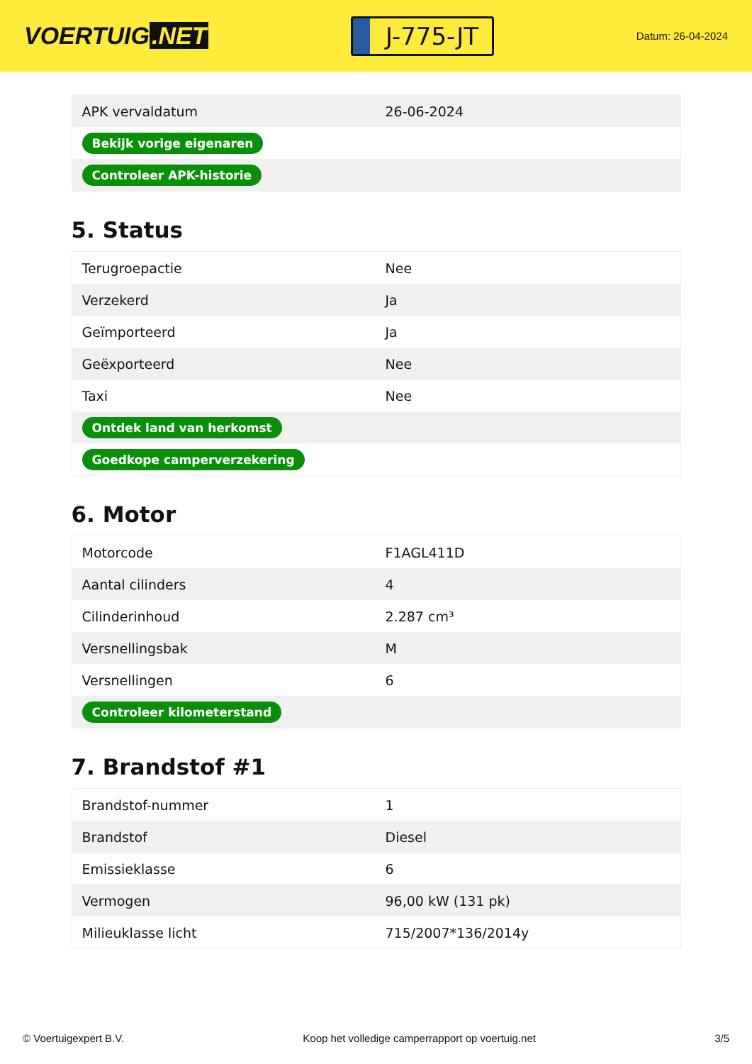VOERTUIG.NET
J-775-JT
Datum: 26-04-2024
| APK vervaldatum | 26-06-2024 |
| Bekijk vorige eigenaren | |
| Controleer APK-historie | |
5. Status
| Terugroepactie | Nee |
| Verzekerd | Ja |
| Geïmporteerd | Ja |
| Geëxporteerd | Nee |
| Taxi | Nee |
| Ontdek land van herkomst | |
| Goedkope camperverzekering | |
6. Motor
| Motorcode | F1AGL411D |
| Aantal cilinders | 4 |
| Cilinderinhoud | 2.287 cm³ |
| Versnellingsbak | M |
| Versnellingen | 6 |
| Controleer kilometerstand | |
7. Brandstof #1
| Brandstof-nummer | 1 |
| Brandstof | Diesel |
| Emissieklasse | 6 |
| Vermogen | 96,00 kW (131 pk) |
| Milieuklasse licht | 715/2007*136/2014y |
© Voertuigexpert B.V. Koop het volledige camperrapport op voertuig.net 3/5